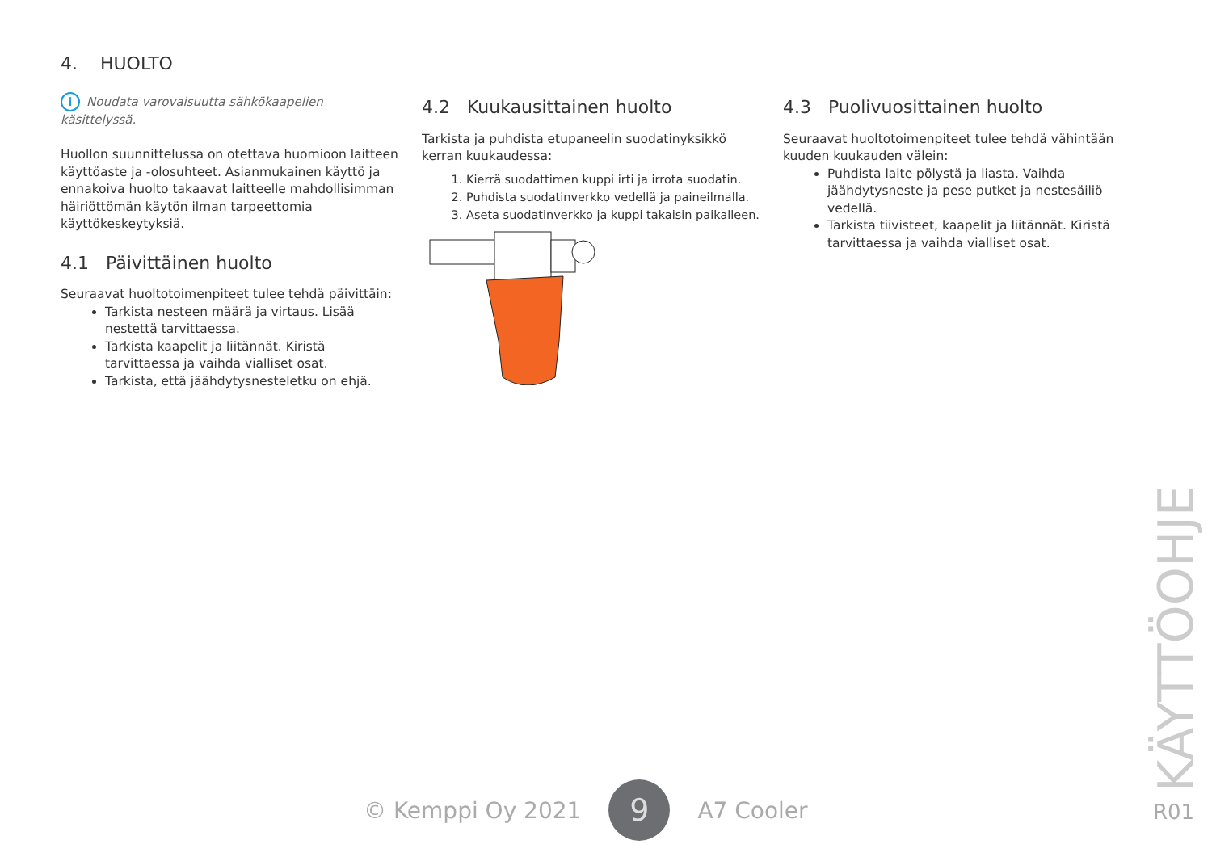4. HUOLTO
i Noudata varovaisuutta sähkökaapelien käsittelyssä.
Huollon suunnittelussa on otettava huomioon laitteen käyttöaste ja -olosuhteet. Asianmukainen käyttö ja ennakoiva huolto takaavat laitteelle mahdollisimman häiriöttömän käytön ilman tarpeettomia käyttökeskeytyksiä.
4.1 Päivittäinen huolto
Seuraavat huoltotoimenpiteet tulee tehdä päivittäin:
Tarkista nesteen määrä ja virtaus. Lisää nestettä tarvittaessa.
Tarkista kaapelit ja liitännät. Kiristä tarvittaessa ja vaihda vialliset osat.
Tarkista, että jäähdytysnesteletku on ehjä.
4.2 Kuukausittainen huolto
Tarkista ja puhdista etupaneelin suodatinyksikkö kerran kuukaudessa:
1. Kierrä suodattimen kuppi irti ja irrota suodatin.
2. Puhdista suodatinverkko vedellä ja paineilmalla.
3. Aseta suodatinverkko ja kuppi takaisin paikalleen.
4.3 Puolivuosittainen huolto
Seuraavat huoltotoimenpiteet tulee tehdä vähintään kuuden kuukauden välein:
Puhdista laite pölystä ja liasta. Vaihda jäähdytysneste ja pese putket ja nestesäiliö vedellä.
Tarkista tiivisteet, kaapelit ja liitännät. Kiristä tarvittaessa ja vaihda vialliset osat.
© Kemppi Oy 2021 9 A7 Cooler
KÄYTTÖOHJE
R01